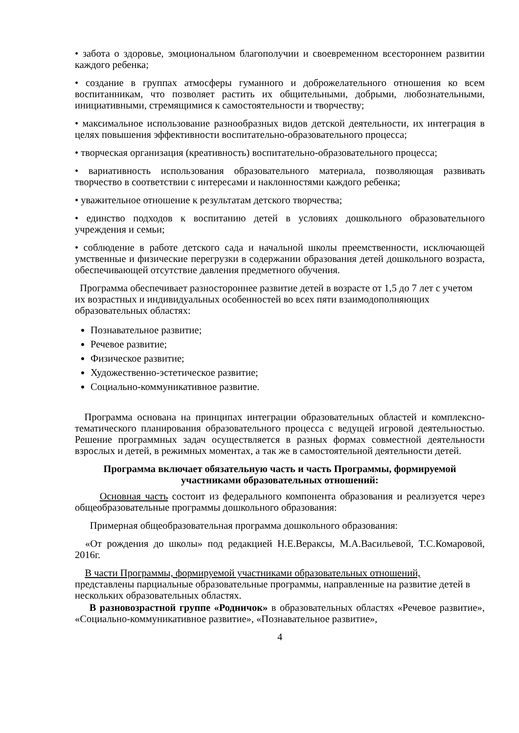• забота о здоровье, эмоциональном благополучии и своевременном всестороннем развитии каждого ребенка;
• создание в группах атмосферы гуманного и доброжелательного отношения ко всем воспитанникам, что позволяет растить их общительными, добрыми, любознательными, инициативными, стремящимися к самостоятельности и творчеству;
• максимальное использование разнообразных видов детской деятельности, их интеграция в целях повышения эффективности воспитательно-образовательного процесса;
• творческая организация (креативность) воспитательно-образовательного процесса;
• вариативность использования образовательного материала, позволяющая развивать творчество в соответствии с интересами и наклонностями каждого ребенка;
• уважительное отношение к результатам детского творчества;
• единство подходов к воспитанию детей в условиях дошкольного образовательного учреждения и семьи;
• соблюдение в работе детского сада и начальной школы преемственности, исключающей умственные и физические перегрузки в содержании образования детей дошкольного возраста, обеспечивающей отсутствие давления предметного обучения.
Программа обеспечивает разностороннее развитие детей в возрасте от 1,5 до 7 лет с учетом их возрастных и индивидуальных особенностей во всех пяти взаимодополняющих образовательных областях:
Познавательное развитие;
Речевое развитие;
Физическое развитие;
Художественно-эстетическое развитие;
Социально-коммуникативное развитие.
Программа основана на принципах интеграции образовательных областей и комплексно-тематического планирования образовательного процесса с ведущей игровой деятельностью. Решение программных задач осуществляется в разных формах совместной деятельности взрослых и детей, в режимных моментах, а так же в самостоятельной деятельности детей.
Программа включает обязательную часть и часть Программы, формируемой
участниками образовательных отношений:
Основная часть состоит из федерального компонента образования и реализуется через общеобразовательные программы дошкольного образования:
Примерная общеобразовательная программа дошкольного образования:
«От рождения до школы» под редакцией Н.Е.Вераксы, М.А.Васильевой, Т.С.Комаровой, 2016г.
В части Программы, формируемой участниками образовательных отношений,
представлены парциальные образовательные программы, направленные на развитие детей в нескольких образовательных областях.
В разновозрастной группе «Родничок» в образовательных областях «Речевое развитие», «Социально-коммуникативное развитие», «Познавательное развитие»,
4